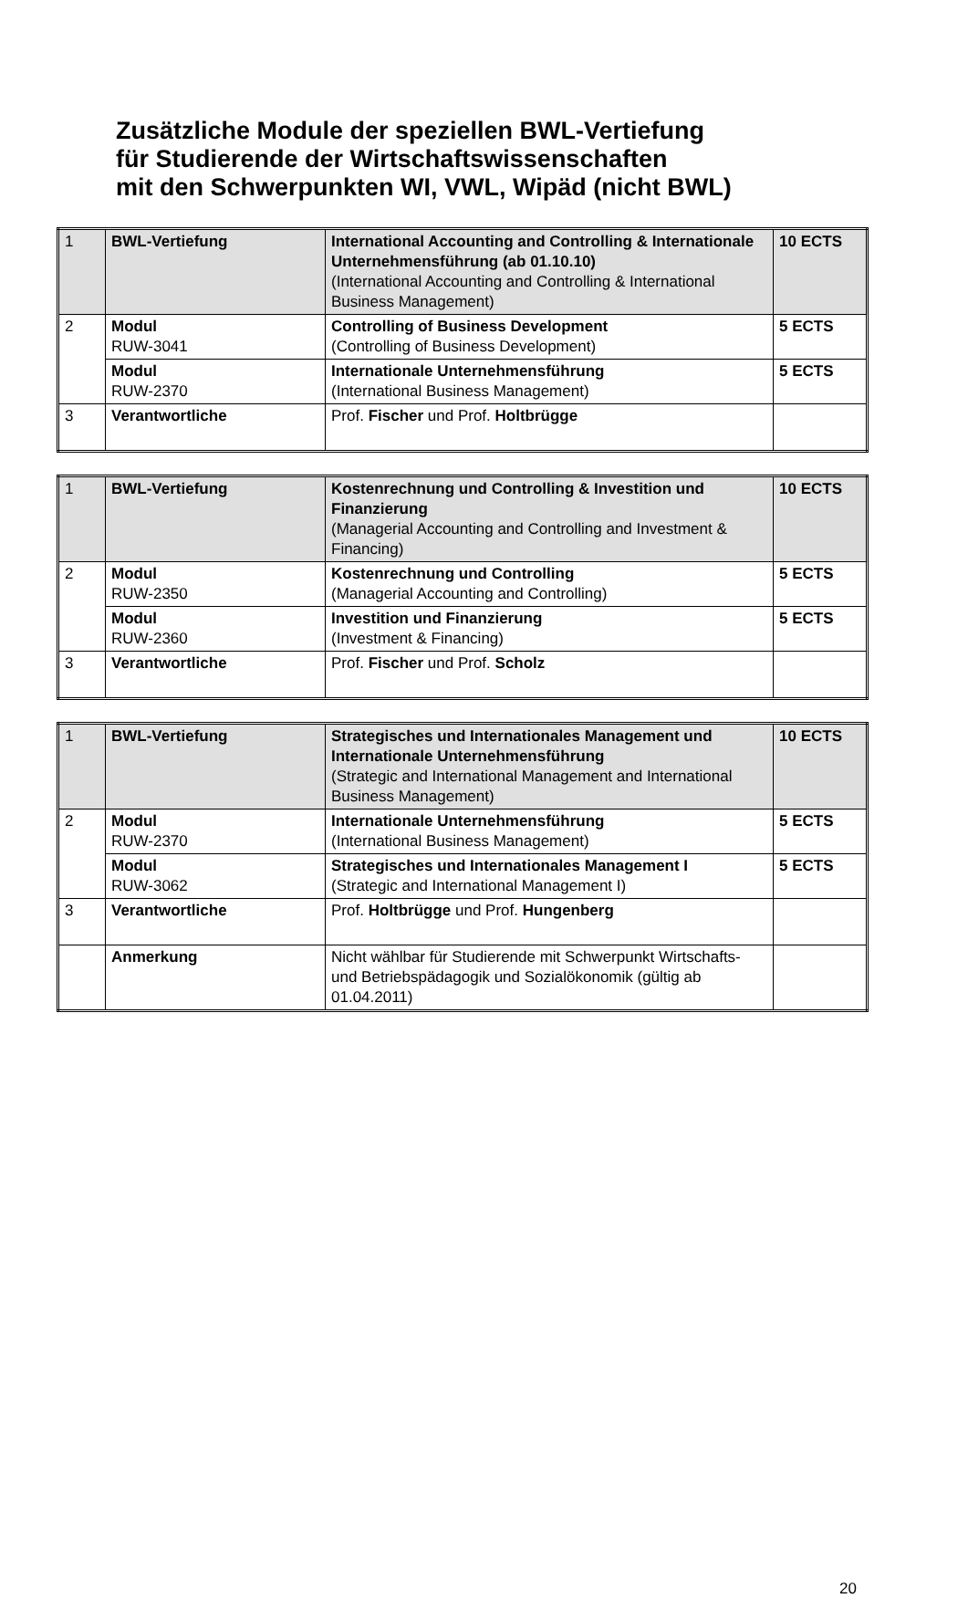Zusätzliche Module der speziellen BWL-Vertiefung
für Studierende der Wirtschaftswissenschaften
mit den Schwerpunkten WI, VWL, Wipäd (nicht BWL)
| 1 | BWL-Vertiefung | International Accounting and Controlling & Internationale Unternehmensführung (ab 01.10.10) (International Accounting and Controlling & International Business Management) | 10 ECTS |
| 2 | Modul RUW-3041 | Controlling of Business Development (Controlling of Business Development) | 5 ECTS |
| | Modul RUW-2370 | Internationale Unternehmensführung (International Business Management) | 5 ECTS |
| 3 | Verantwortliche | Prof. Fischer und Prof. Holtbrügge | |
| 1 | BWL-Vertiefung | Kostenrechnung und Controlling & Investition und Finanzierung (Managerial Accounting and Controlling and Investment & Financing) | 10 ECTS |
| 2 | Modul RUW-2350 | Kostenrechnung und Controlling (Managerial Accounting and Controlling) | 5 ECTS |
| | Modul RUW-2360 | Investition und Finanzierung (Investment & Financing) | 5 ECTS |
| 3 | Verantwortliche | Prof. Fischer und Prof. Scholz | |
| 1 | BWL-Vertiefung | Strategisches und Internationales Management und Internationale Unternehmensführung (Strategic and International Management and International Business Management) | 10 ECTS |
| 2 | Modul RUW-2370 | Internationale Unternehmensführung (International Business Management) | 5 ECTS |
| | Modul RUW-3062 | Strategisches und Internationales Management I (Strategic and International Management I) | 5 ECTS |
| 3 | Verantwortliche | Prof. Holtbrügge und Prof. Hungenberg | |
| | Anmerkung | Nicht wählbar für Studierende mit Schwerpunkt Wirtschafts- und Betriebspädagogik und Sozialökonomik (gültig ab 01.04.2011) | |
20